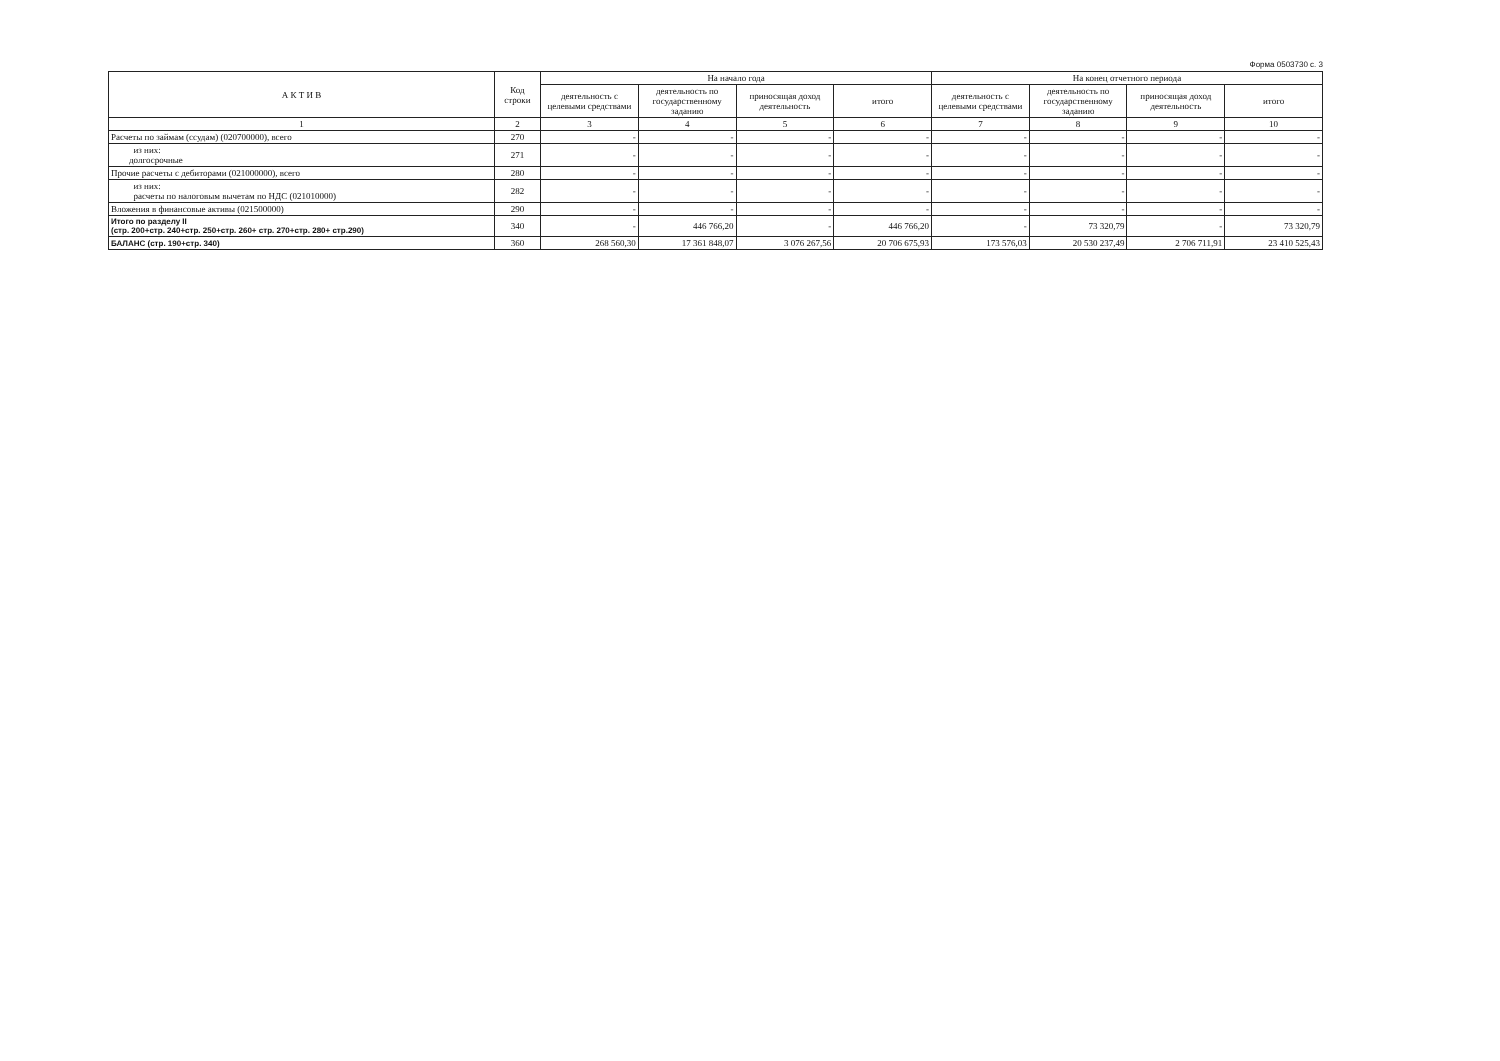Форма 0503730 с. 3
| А К Т И В | Код строки | На начало года | | | | На конец отчетного периода | | | |
| --- | --- | --- | --- | --- | --- | --- | --- | --- | --- |
| | | деятельность с целевыми средствами | деятельность по государственному заданию | приносящая доход деятельность | итого | деятельность с целевыми средствами | деятельность по государственному заданию | приносящая доход деятельность | итого |
| 1 | 2 | 3 | 4 | 5 | 6 | 7 | 8 | 9 | 10 |
| Расчеты по займам (ссудам) (020700000), всего | 270 | - | - | - | - | - | - | - | - |
| из них: долгосрочные | 271 | - | - | - | - | - | - | - | - |
| Прочие расчеты с дебиторами (021000000), всего | 280 | - | - | - | - | - | - | - | - |
| из них: расчеты по налоговым вычетам по НДС (021010000) | 282 | - | - | - | - | - | - | - | - |
| Вложения в финансовые активы (021500000) | 290 | - | - | - | - | - | - | - | - |
| Итого по разделу II (стр. 200+стр. 240+стр. 250+стр. 260+ стр. 270+стр. 280+ стр.290) | 340 | - | 446 766,20 | - | 446 766,20 | - | 73 320,79 | - | 73 320,79 |
| БАЛАНС (стр. 190+стр. 340) | 360 | 268 560,30 | 17 361 848,07 | 3 076 267,56 | 20 706 675,93 | 173 576,03 | 20 530 237,49 | 2 706 711,91 | 23 410 525,43 |